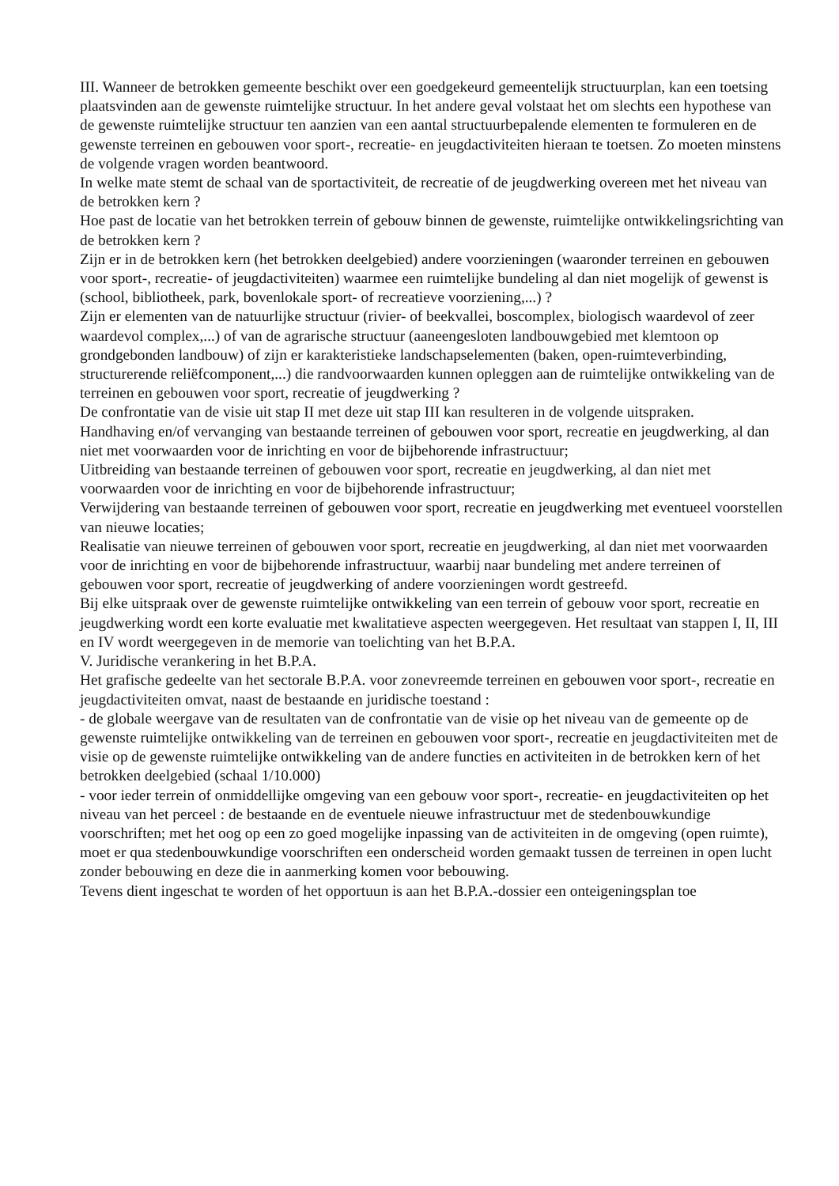III. Wanneer de betrokken gemeente beschikt over een goedgekeurd gemeentelijk structuurplan, kan een toetsing plaatsvinden aan de gewenste ruimtelijke structuur. In het andere geval volstaat het om slechts een hypothese van de gewenste ruimtelijke structuur ten aanzien van een aantal structuurbepalende elementen te formuleren en de gewenste terreinen en gebouwen voor sport-, recreatie- en jeugdactiviteiten hieraan te toetsen. Zo moeten minstens de volgende vragen worden beantwoord.
In welke mate stemt de schaal van de sportactiviteit, de recreatie of de jeugdwerking overeen met het niveau van de betrokken kern ?
Hoe past de locatie van het betrokken terrein of gebouw binnen de gewenste, ruimtelijke ontwikkelingsrichting van de betrokken kern ?
Zijn er in de betrokken kern (het betrokken deelgebied) andere voorzieningen (waaronder terreinen en gebouwen voor sport-, recreatie- of jeugdactiviteiten) waarmee een ruimtelijke bundeling al dan niet mogelijk of gewenst is (school, bibliotheek, park, bovenlokale sport- of recreatieve voorziening,...) ?
Zijn er elementen van de natuurlijke structuur (rivier- of beekvallei, boscomplex, biologisch waardevol of zeer waardevol complex,...) of van de agrarische structuur (aaneengesloten landbouwgebied met klemtoon op grondgebonden landbouw) of zijn er karakteristieke landschapselementen (baken, open-ruimteverbinding, structurerende reliëfcomponent,...) die randvoorwaarden kunnen opleggen aan de ruimtelijke ontwikkeling van de terreinen en gebouwen voor sport, recreatie of jeugdwerking ?
De confrontatie van de visie uit stap II met deze uit stap III kan resulteren in de volgende uitspraken.
Handhaving en/of vervanging van bestaande terreinen of gebouwen voor sport, recreatie en jeugdwerking, al dan niet met voorwaarden voor de inrichting en voor de bijbehorende infrastructuur;
Uitbreiding van bestaande terreinen of gebouwen voor sport, recreatie en jeugdwerking, al dan niet met voorwaarden voor de inrichting en voor de bijbehorende infrastructuur;
Verwijdering van bestaande terreinen of gebouwen voor sport, recreatie en jeugdwerking met eventueel voorstellen van nieuwe locaties;
Realisatie van nieuwe terreinen of gebouwen voor sport, recreatie en jeugdwerking, al dan niet met voorwaarden voor de inrichting en voor de bijbehorende infrastructuur, waarbij naar bundeling met andere terreinen of gebouwen voor sport, recreatie of jeugdwerking of andere voorzieningen wordt gestreefd.
Bij elke uitspraak over de gewenste ruimtelijke ontwikkeling van een terrein of gebouw voor sport, recreatie en jeugdwerking wordt een korte evaluatie met kwalitatieve aspecten weergegeven. Het resultaat van stappen I, II, III en IV wordt weergegeven in de memorie van toelichting van het B.P.A.
V. Juridische verankering in het B.P.A.
Het grafische gedeelte van het sectorale B.P.A. voor zonevreemde terreinen en gebouwen voor sport-, recreatie en jeugdactiviteiten omvat, naast de bestaande en juridische toestand :
- de globale weergave van de resultaten van de confrontatie van de visie op het niveau van de gemeente op de gewenste ruimtelijke ontwikkeling van de terreinen en gebouwen voor sport-, recreatie en jeugdactiviteiten met de visie op de gewenste ruimtelijke ontwikkeling van de andere functies en activiteiten in de betrokken kern of het betrokken deelgebied (schaal 1/10.000)
- voor ieder terrein of onmiddellijke omgeving van een gebouw voor sport-, recreatie- en jeugdactiviteiten op het niveau van het perceel : de bestaande en de eventuele nieuwe infrastructuur met de stedenbouwkundige voorschriften; met het oog op een zo goed mogelijke inpassing van de activiteiten in de omgeving (open ruimte), moet er qua stedenbouwkundige voorschriften een onderscheid worden gemaakt tussen de terreinen in open lucht zonder bebouwing en deze die in aanmerking komen voor bebouwing.
Tevens dient ingeschat te worden of het opportuun is aan het B.P.A.-dossier een onteigeningsplan toe